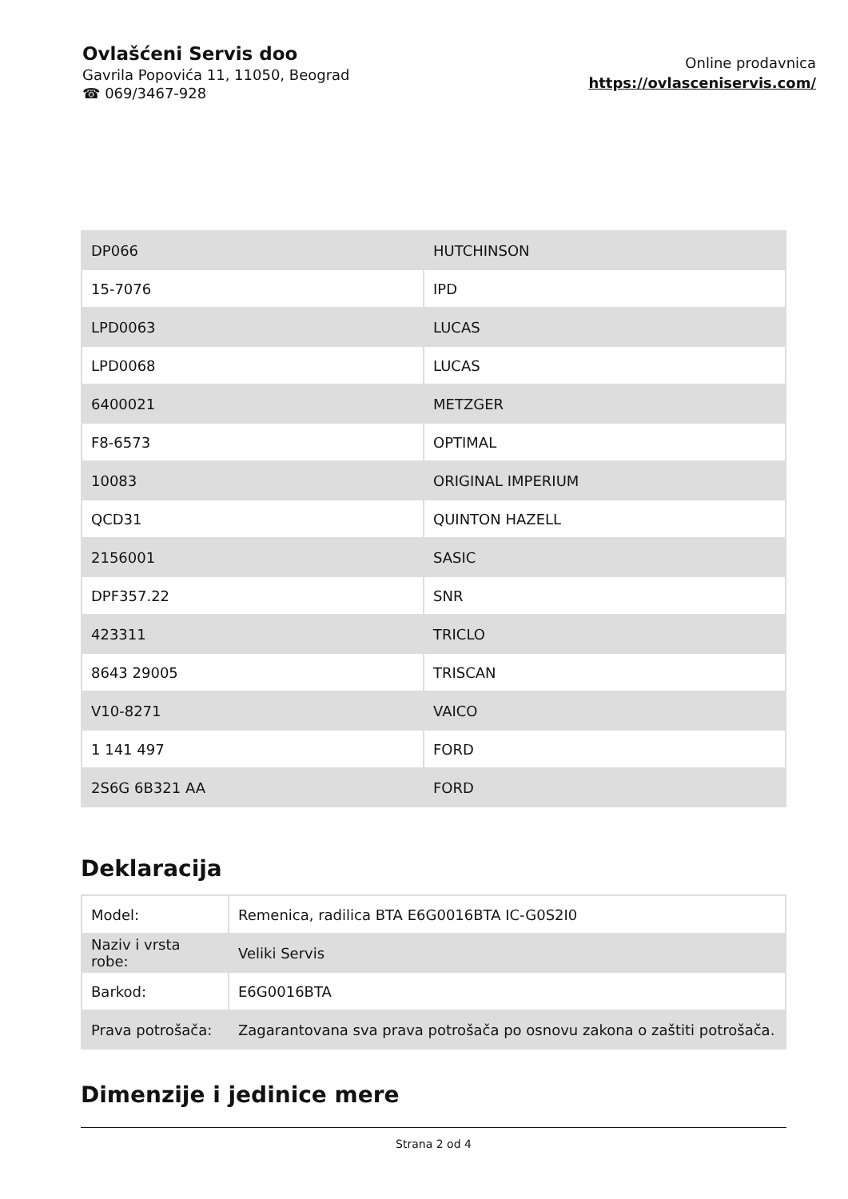Ovlašćeni Servis doo
Gavrila Popovića 11, 11050, Beograd
☎ 069/3467-928
Online prodavnica
https://ovlasceniservis.com/
| DP066 | HUTCHINSON |
| 15-7076 | IPD |
| LPD0063 | LUCAS |
| LPD0068 | LUCAS |
| 6400021 | METZGER |
| F8-6573 | OPTIMAL |
| 10083 | ORIGINAL IMPERIUM |
| QCD31 | QUINTON HAZELL |
| 2156001 | SASIC |
| DPF357.22 | SNR |
| 423311 | TRICLO |
| 8643 29005 | TRISCAN |
| V10-8271 | VAICO |
| 1 141 497 | FORD |
| 2S6G 6B321 AA | FORD |
Deklaracija
| Model: | Remenica, radilica BTA E6G0016BTA IC-G0S2I0 |
| Naziv i vrsta robe: | Veliki Servis |
| Barkod: | E6G0016BTA |
| Prava potrošača: | Zagarantovana sva prava potrošača po osnovu zakona o zaštiti potrošača. |
Dimenzije i jedinice mere
Strana 2 od 4